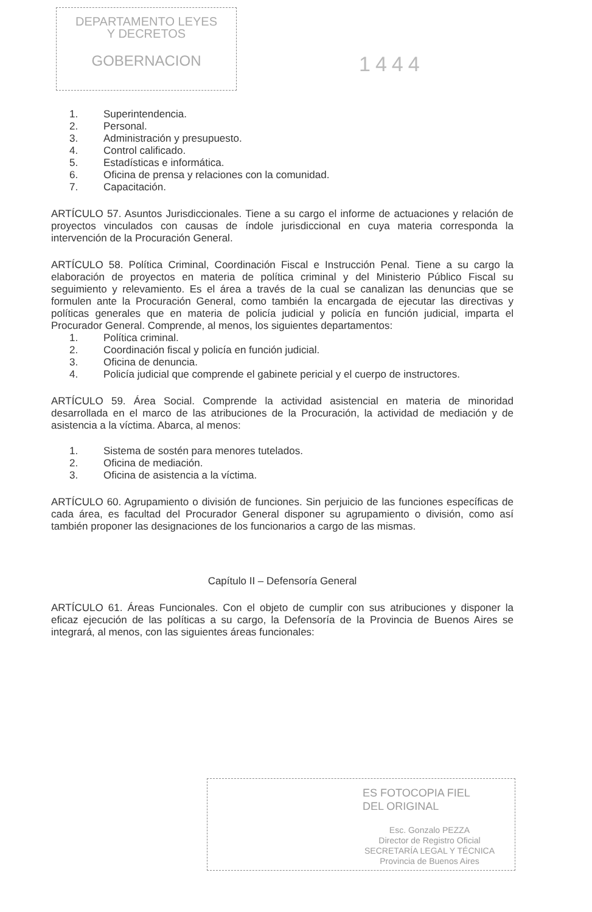DEPARTAMENTO LEYES
Y DECRETOS
GOBERNACION
1444
1. Superintendencia.
2. Personal.
3. Administración y presupuesto.
4. Control calificado.
5. Estadísticas e informática.
6. Oficina de prensa y relaciones con la comunidad.
7. Capacitación.
ARTÍCULO 57. Asuntos Jurisdiccionales. Tiene a su cargo el informe de actuaciones y relación de proyectos vinculados con causas de índole jurisdiccional en cuya materia corresponda la intervención de la Procuración General.
ARTÍCULO 58. Política Criminal, Coordinación Fiscal e Instrucción Penal. Tiene a su cargo la elaboración de proyectos en materia de política criminal y del Ministerio Público Fiscal su seguimiento y relevamiento. Es el área a través de la cual se canalizan las denuncias que se formulen ante la Procuración General, como también la encargada de ejecutar las directivas y políticas generales que en materia de policía judicial y policía en función judicial, imparta el Procurador General. Comprende, al menos, los siguientes departamentos:
1. Política criminal.
2. Coordinación fiscal y policía en función judicial.
3. Oficina de denuncia.
4. Policía judicial que comprende el gabinete pericial y el cuerpo de instructores.
ARTÍCULO 59. Área Social. Comprende la actividad asistencial en materia de minoridad desarrollada en el marco de las atribuciones de la Procuración, la actividad de mediación y de asistencia a la víctima. Abarca, al menos:
1. Sistema de sostén para menores tutelados.
2. Oficina de mediación.
3. Oficina de asistencia a la víctima.
ARTÍCULO 60. Agrupamiento o división de funciones. Sin perjuicio de las funciones específicas de cada área, es facultad del Procurador General disponer su agrupamiento o división, como así también proponer las designaciones de los funcionarios a cargo de las mismas.
Capítulo II – Defensoría General
ARTÍCULO 61. Áreas Funcionales. Con el objeto de cumplir con sus atribuciones y disponer la eficaz ejecución de las políticas a su cargo, la Defensoría de la Provincia de Buenos Aires se integrará, al menos, con las siguientes áreas funcionales:
ES FOTOCOPIA FIEL
DEL ORIGINAL
Esc. Gonzalo PEZZA
Director de Registro Oficial
SECRETARÍA LEGAL Y TÉCNICA
Provincia de Buenos Aires